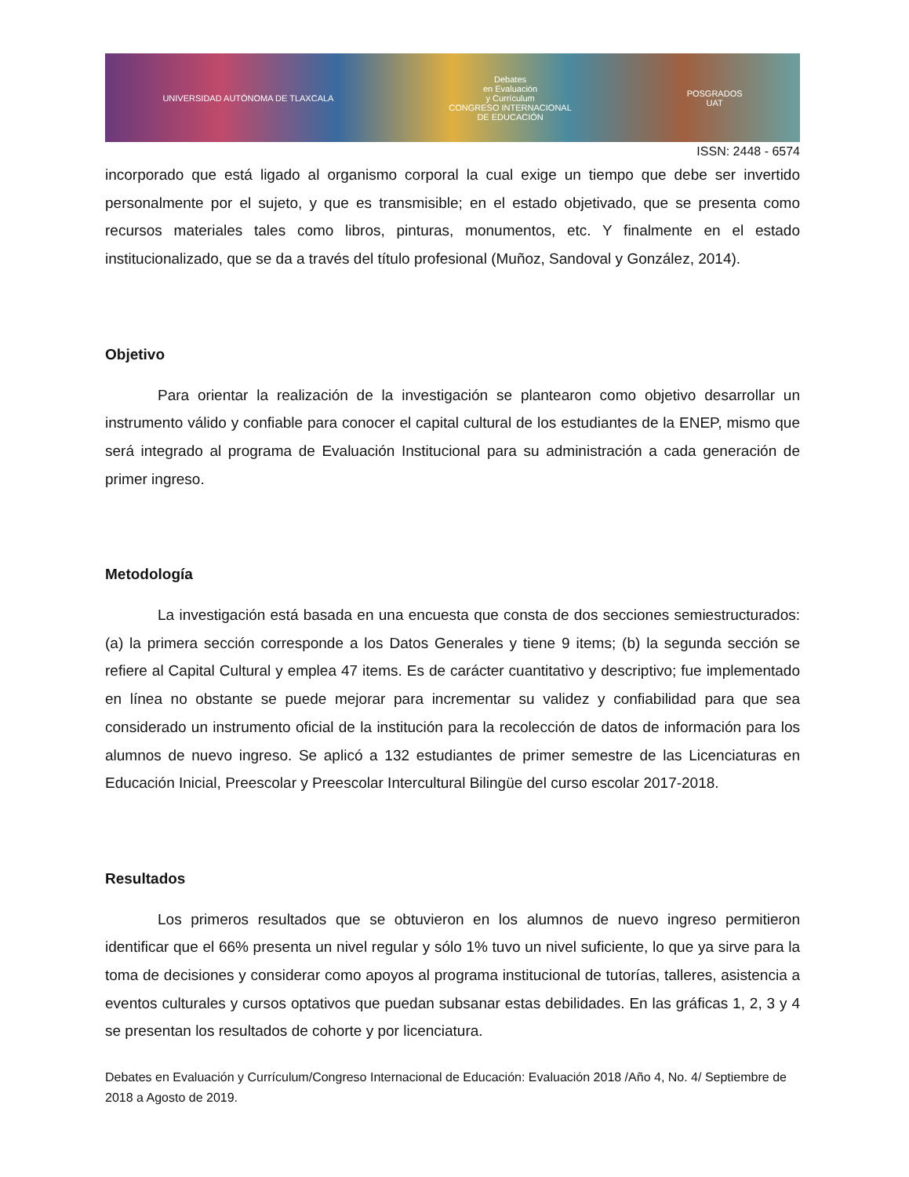UNIVERSIDAD AUTÓNOMA DE TLAXCALA
Debates
en Evaluación
y Currículum
CONGRESO INTERNACIONAL
DE EDUCACIÓN
POSGRADOS
UAT
ISSN: 2448 - 6574
incorporado que está ligado al organismo corporal la cual exige un tiempo que debe ser invertido personalmente por el sujeto, y que es transmisible; en el estado objetivado, que se presenta como recursos materiales tales como libros, pinturas, monumentos, etc. Y finalmente en el estado institucionalizado, que se da a través del título profesional (Muñoz, Sandoval y González, 2014).
Objetivo
Para orientar la realización de la investigación se plantearon como objetivo desarrollar un instrumento válido y confiable para conocer el capital cultural de los estudiantes de la ENEP, mismo que será integrado al programa de Evaluación Institucional para su administración a cada generación de primer ingreso.
Metodología
La investigación está basada en una encuesta que consta de dos secciones semiestructurados: (a) la primera sección corresponde a los Datos Generales y tiene 9 items; (b) la segunda sección se refiere al Capital Cultural y emplea 47 items. Es de carácter cuantitativo y descriptivo; fue implementado en línea no obstante se puede mejorar para incrementar su validez y confiabilidad para que sea considerado un instrumento oficial de la institución para la recolección de datos de información para los alumnos de nuevo ingreso. Se aplicó a 132 estudiantes de primer semestre de las Licenciaturas en Educación Inicial, Preescolar y Preescolar Intercultural Bilingüe del curso escolar 2017-2018.
Resultados
Los primeros resultados que se obtuvieron en los alumnos de nuevo ingreso permitieron identificar que el 66% presenta un nivel regular y sólo 1% tuvo un nivel suficiente, lo que ya sirve para la toma de decisiones y considerar como apoyos al programa institucional de tutorías, talleres, asistencia a eventos culturales y cursos optativos que puedan subsanar estas debilidades. En las gráficas 1, 2, 3 y 4 se presentan los resultados de cohorte y por licenciatura.
Debates en Evaluación y Currículum/Congreso Internacional de Educación: Evaluación 2018 /Año 4, No. 4/ Septiembre de 2018 a Agosto de 2019.